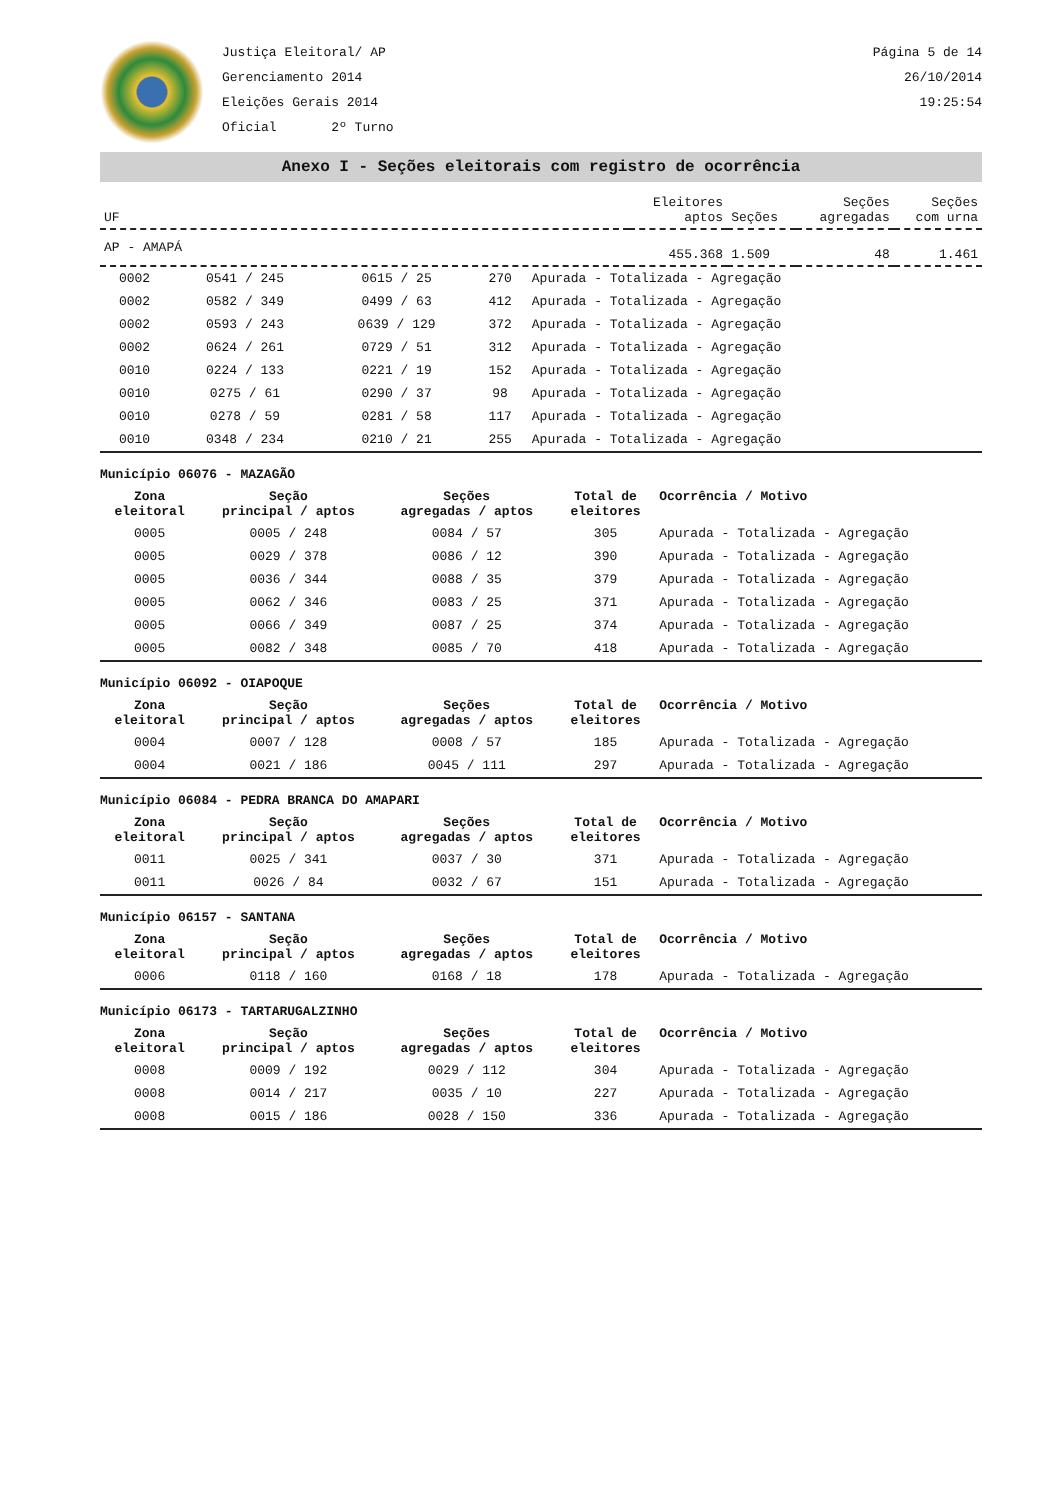Justiça Eleitoral/ AP
Gerenciamento 2014
Eleições Gerais 2014
Oficial 2º Turno
Página 5 de 14
26/10/2014
19:25:54
Anexo I - Seções eleitorais com registro de ocorrência
| UF | Eleitores aptos | Seções | Seções agregadas | Seções com urna |
| AP - AMAPÁ | 455.368 | 1.509 | 48 | 1.461 |
| 0002 | 0541 / 245 | 0615 / 25 | 270 | Apurada - Totalizada - Agregação |
| 0002 | 0582 / 349 | 0499 / 63 | 412 | Apurada - Totalizada - Agregação |
| 0002 | 0593 / 243 | 0639 / 129 | 372 | Apurada - Totalizada - Agregação |
| 0002 | 0624 / 261 | 0729 / 51 | 312 | Apurada - Totalizada - Agregação |
| 0010 | 0224 / 133 | 0221 / 19 | 152 | Apurada - Totalizada - Agregação |
| 0010 | 0275 / 61 | 0290 / 37 | 98 | Apurada - Totalizada - Agregação |
| 0010 | 0278 / 59 | 0281 / 58 | 117 | Apurada - Totalizada - Agregação |
| 0010 | 0348 / 234 | 0210 / 21 | 255 | Apurada - Totalizada - Agregação |
Município 06076 - MAZAGÃO
| Zona eleitoral | Seção principal / aptos | Seções agregadas / aptos | Total de eleitores | Ocorrência / Motivo |
| --- | --- | --- | --- | --- |
| 0005 | 0005 / 248 | 0084 / 57 | 305 | Apurada - Totalizada - Agregação |
| 0005 | 0029 / 378 | 0086 / 12 | 390 | Apurada - Totalizada - Agregação |
| 0005 | 0036 / 344 | 0088 / 35 | 379 | Apurada - Totalizada - Agregação |
| 0005 | 0062 / 346 | 0083 / 25 | 371 | Apurada - Totalizada - Agregação |
| 0005 | 0066 / 349 | 0087 / 25 | 374 | Apurada - Totalizada - Agregação |
| 0005 | 0082 / 348 | 0085 / 70 | 418 | Apurada - Totalizada - Agregação |
Município 06092 - OIAPOQUE
| Zona eleitoral | Seção principal / aptos | Seções agregadas / aptos | Total de eleitores | Ocorrência / Motivo |
| --- | --- | --- | --- | --- |
| 0004 | 0007 / 128 | 0008 / 57 | 185 | Apurada - Totalizada - Agregação |
| 0004 | 0021 / 186 | 0045 / 111 | 297 | Apurada - Totalizada - Agregação |
Município 06084 - PEDRA BRANCA DO AMAPARI
| Zona eleitoral | Seção principal / aptos | Seções agregadas / aptos | Total de eleitores | Ocorrência / Motivo |
| --- | --- | --- | --- | --- |
| 0011 | 0025 / 341 | 0037 / 30 | 371 | Apurada - Totalizada - Agregação |
| 0011 | 0026 / 84 | 0032 / 67 | 151 | Apurada - Totalizada - Agregação |
Município 06157 - SANTANA
| Zona eleitoral | Seção principal / aptos | Seções agregadas / aptos | Total de eleitores | Ocorrência / Motivo |
| --- | --- | --- | --- | --- |
| 0006 | 0118 / 160 | 0168 / 18 | 178 | Apurada - Totalizada - Agregação |
Município 06173 - TARTARUGALZINHO
| Zona eleitoral | Seção principal / aptos | Seções agregadas / aptos | Total de eleitores | Ocorrência / Motivo |
| --- | --- | --- | --- | --- |
| 0008 | 0009 / 192 | 0029 / 112 | 304 | Apurada - Totalizada - Agregação |
| 0008 | 0014 / 217 | 0035 / 10 | 227 | Apurada - Totalizada - Agregação |
| 0008 | 0015 / 186 | 0028 / 150 | 336 | Apurada - Totalizada - Agregação |